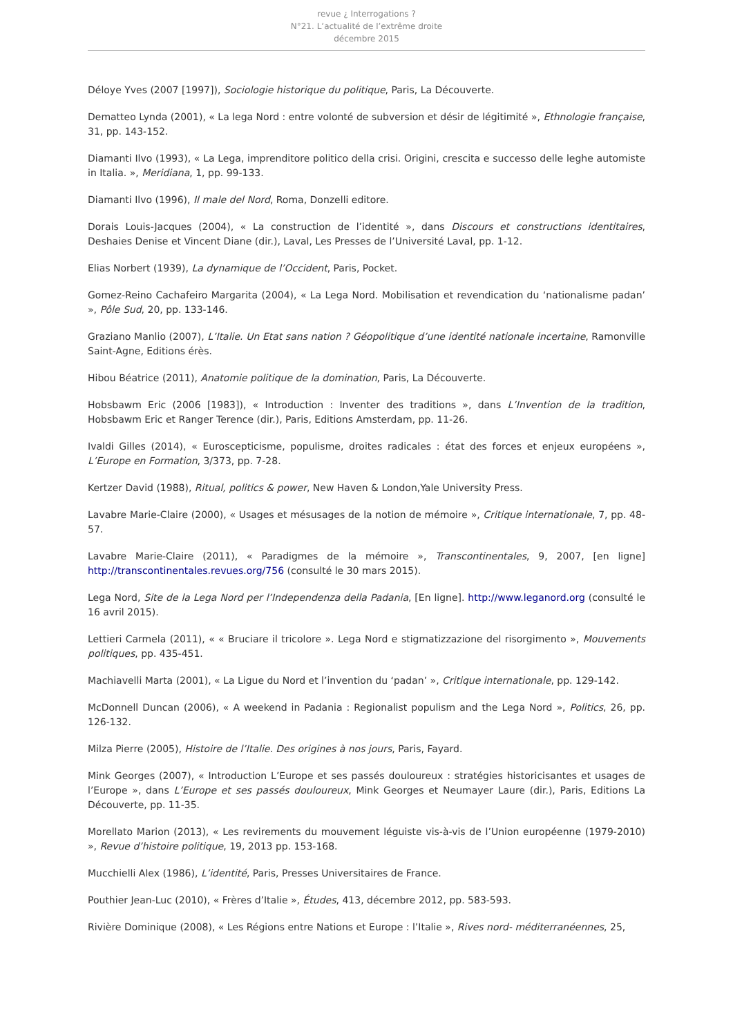revue ¿ Interrogations ?
N°21. L’actualité de l’extrême droite
décembre 2015
Déloye Yves (2007 [1997]), Sociologie historique du politique, Paris, La Découverte.
Dematteo Lynda (2001), « La lega Nord : entre volonté de subversion et désir de légitimité », Ethnologie française, 31, pp. 143-152.
Diamanti Ilvo (1993), « La Lega, imprenditore politico della crisi. Origini, crescita e successo delle leghe automiste in Italia. », Meridiana, 1, pp. 99-133.
Diamanti Ilvo (1996), Il male del Nord, Roma, Donzelli editore.
Dorais Louis-Jacques (2004), « La construction de l’identité », dans Discours et constructions identitaires, Deshaies Denise et Vincent Diane (dir.), Laval, Les Presses de l’Université Laval, pp. 1-12.
Elias Norbert (1939), La dynamique de l’Occident, Paris, Pocket.
Gomez-Reino Cachafeiro Margarita (2004), « La Lega Nord. Mobilisation et revendication du ‘nationalisme padan’ », Pôle Sud, 20, pp. 133-146.
Graziano Manlio (2007), L’Italie. Un Etat sans nation ? Géopolitique d’une identité nationale incertaine, Ramonville Saint-Agne, Editions érès.
Hibou Béatrice (2011), Anatomie politique de la domination, Paris, La Découverte.
Hobsbawm Eric (2006 [1983]), « Introduction : Inventer des traditions », dans L’Invention de la tradition, Hobsbawm Eric et Ranger Terence (dir.), Paris, Editions Amsterdam, pp. 11-26.
Ivaldi Gilles (2014), « Euroscepticisme, populisme, droites radicales : état des forces et enjeux européens », L’Europe en Formation, 3/373, pp. 7-28.
Kertzer David (1988), Ritual, politics & power, New Haven & London,Yale University Press.
Lavabre Marie-Claire (2000), « Usages et mésusages de la notion de mémoire », Critique internationale, 7, pp. 48-57.
Lavabre Marie-Claire (2011), « Paradigmes de la mémoire », Transcontinentales, 9, 2007, [en ligne] http://transcontinentales.revues.org/756 (consulté le 30 mars 2015).
Lega Nord, Site de la Lega Nord per l’Independenza della Padania, [En ligne]. http://www.leganord.org (consulté le 16 avril 2015).
Lettieri Carmela (2011), « « Bruciare il tricolore ». Lega Nord e stigmatizzazione del risorgimento », Mouvements politiques, pp. 435-451.
Machiavelli Marta (2001), « La Ligue du Nord et l’invention du ‘padan’ », Critique internationale, pp. 129-142.
McDonnell Duncan (2006), « A weekend in Padania : Regionalist populism and the Lega Nord », Politics, 26, pp. 126-132.
Milza Pierre (2005), Histoire de l’Italie. Des origines à nos jours, Paris, Fayard.
Mink Georges (2007), « Introduction L’Europe et ses passés douloureux : stratégies historicisantes et usages de l’Europe », dans L’Europe et ses passés douloureux, Mink Georges et Neumayer Laure (dir.), Paris, Editions La Découverte, pp. 11-35.
Morellato Marion (2013), « Les revirements du mouvement léguiste vis-à-vis de l’Union européenne (1979-2010) », Revue d’histoire politique, 19, 2013 pp. 153-168.
Mucchielli Alex (1986), L’identité, Paris, Presses Universitaires de France.
Pouthier Jean-Luc (2010), « Frères d’Italie », Études, 413, décembre 2012, pp. 583-593.
Rivière Dominique (2008), « Les Régions entre Nations et Europe : l’Italie », Rives nord- méditerranéennes, 25,